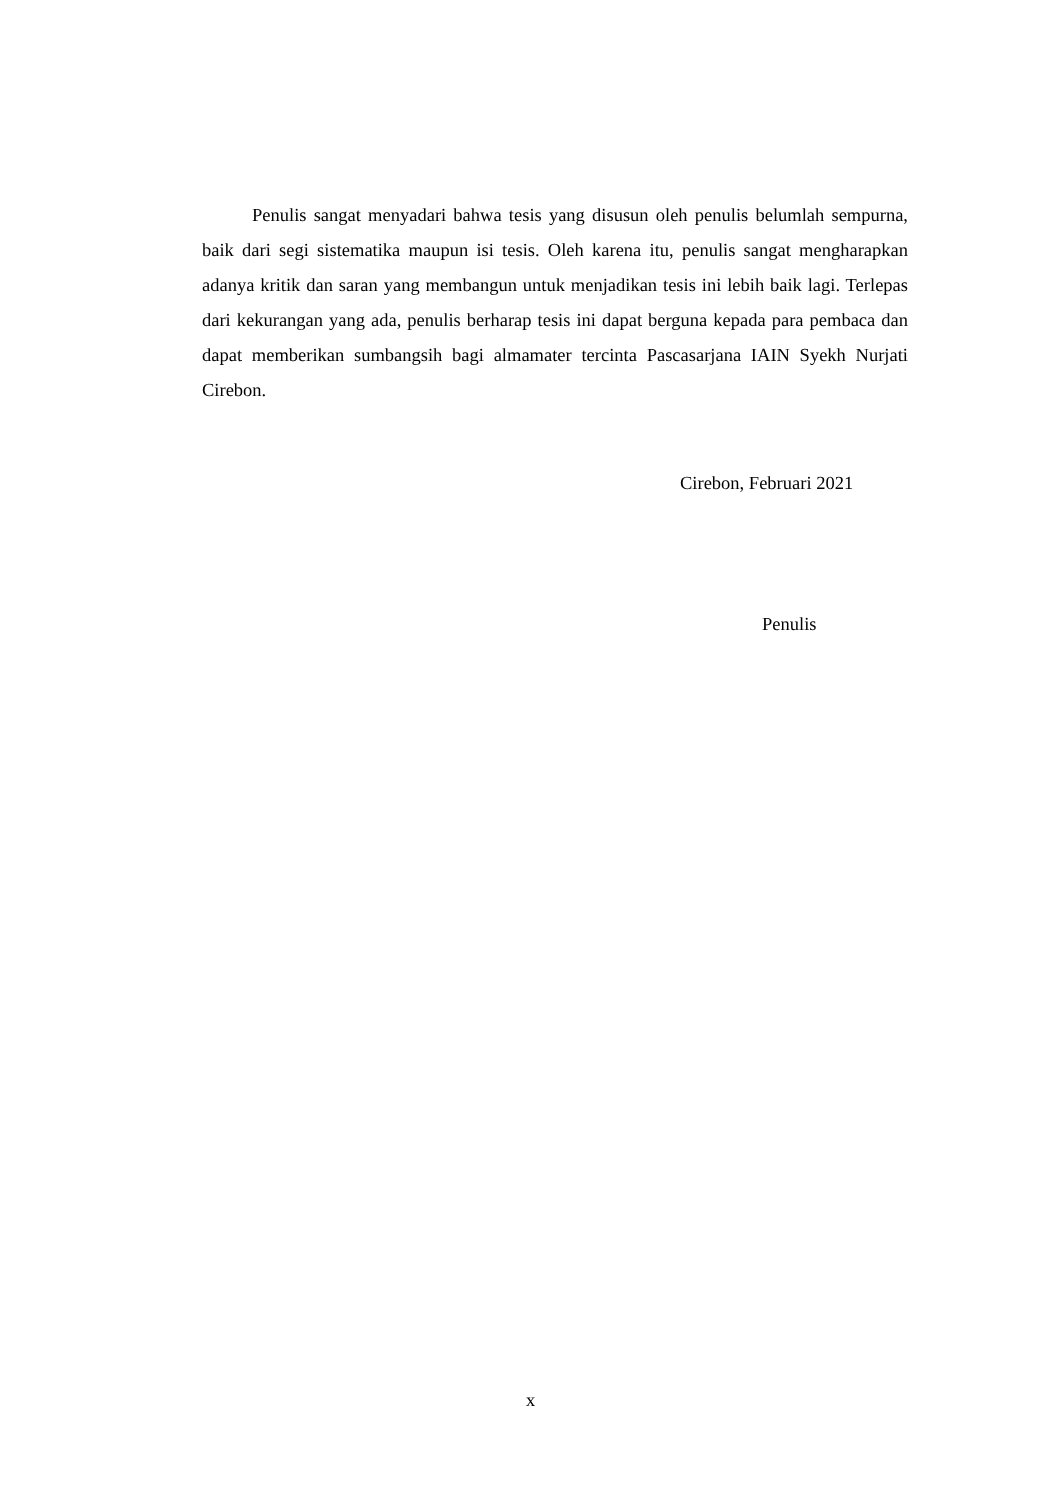Penulis sangat menyadari bahwa tesis yang disusun oleh penulis belumlah sempurna, baik dari segi sistematika maupun isi tesis. Oleh karena itu, penulis sangat mengharapkan adanya kritik dan saran yang membangun untuk menjadikan tesis ini lebih baik lagi. Terlepas dari kekurangan yang ada, penulis berharap tesis ini dapat berguna kepada para pembaca dan dapat memberikan sumbangsih bagi almamater tercinta Pascasarjana IAIN Syekh Nurjati Cirebon.
Cirebon, Februari 2021
Penulis
x